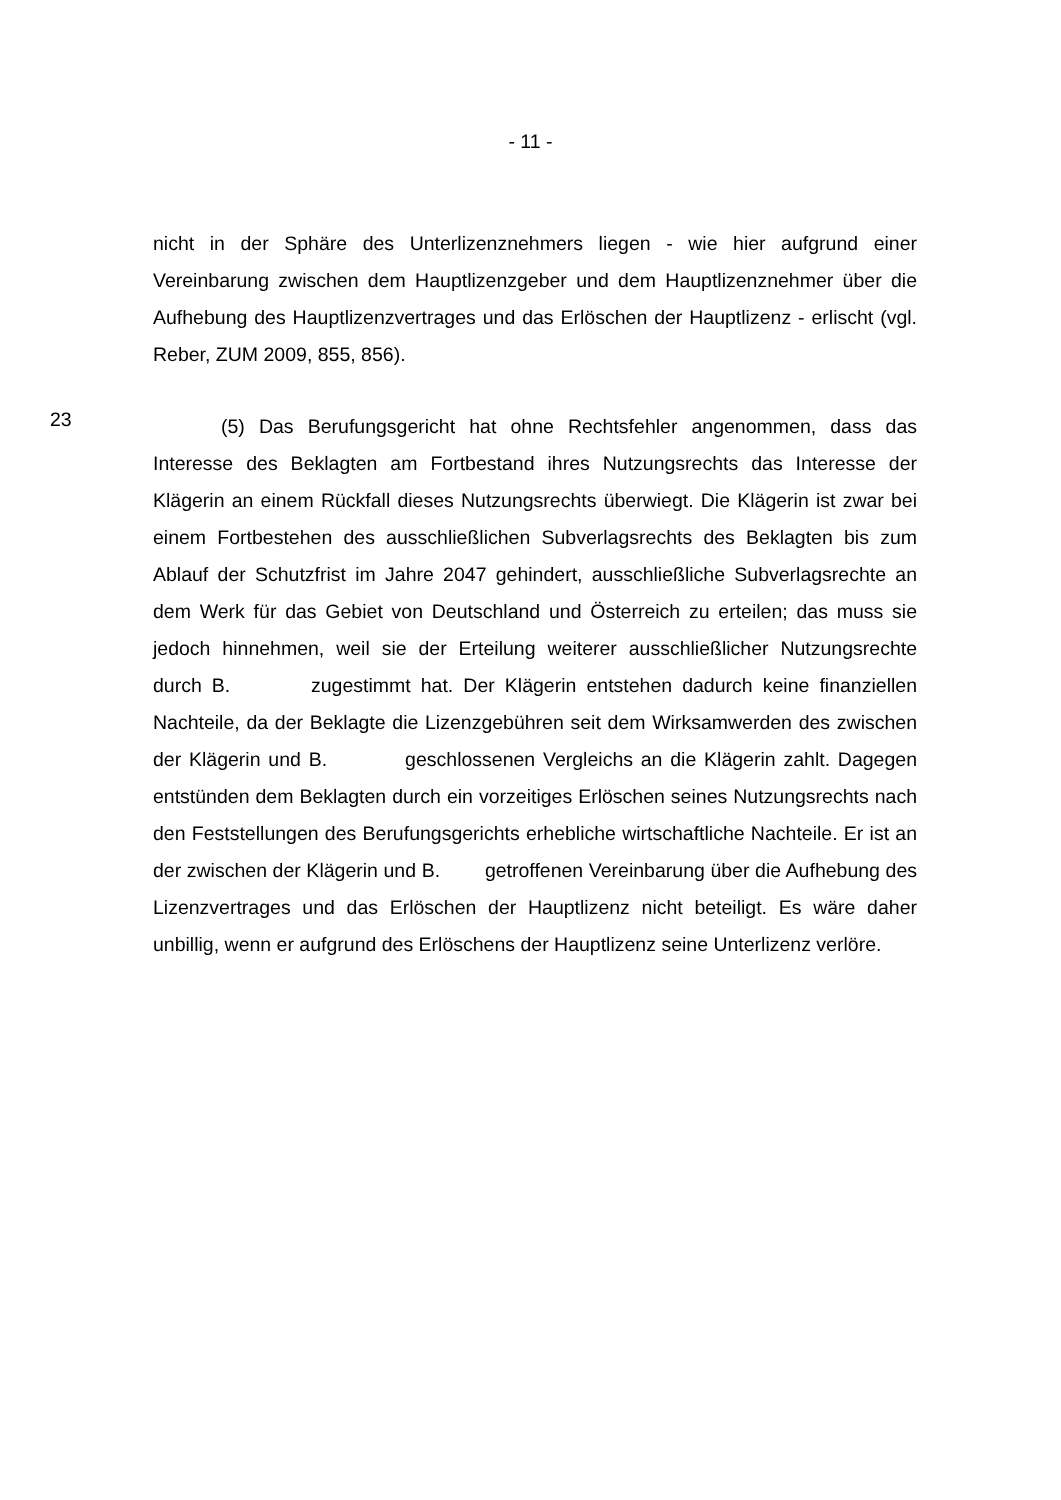- 11 -
nicht in der Sphäre des Unterlizenznehmers liegen - wie hier aufgrund einer Vereinbarung zwischen dem Hauptlizenzgeber und dem Hauptlizenznehmer über die Aufhebung des Hauptlizenzvertrages und das Erlöschen der Hauptlizenz - erlischt (vgl. Reber, ZUM 2009, 855, 856).
23
(5) Das Berufungsgericht hat ohne Rechtsfehler angenommen, dass das Interesse des Beklagten am Fortbestand ihres Nutzungsrechts das Interesse der Klägerin an einem Rückfall dieses Nutzungsrechts überwiegt. Die Klägerin ist zwar bei einem Fortbestehen des ausschließlichen Subverlagsrechts des Beklagten bis zum Ablauf der Schutzfrist im Jahre 2047 gehindert, ausschließliche Subverlagsrechte an dem Werk für das Gebiet von Deutschland und Österreich zu erteilen; das muss sie jedoch hinnehmen, weil sie der Erteilung weiterer ausschließlicher Nutzungsrechte durch B. zugestimmt hat. Der Klägerin entstehen dadurch keine finanziellen Nachteile, da der Beklagte die Lizenzgebühren seit dem Wirksamwerden des zwischen der Klägerin und B. geschlossenen Vergleichs an die Klägerin zahlt. Dagegen entstünden dem Beklagten durch ein vorzeitiges Erlöschen seines Nutzungsrechts nach den Feststellungen des Berufungsgerichts erhebliche wirtschaftliche Nachteile. Er ist an der zwischen der Klägerin und B. getroffenen Vereinbarung über die Aufhebung des Lizenzvertrages und das Erlöschen der Hauptlizenz nicht beteiligt. Es wäre daher unbillig, wenn er aufgrund des Erlöschens der Hauptlizenz seine Unterlizenz verlöre.